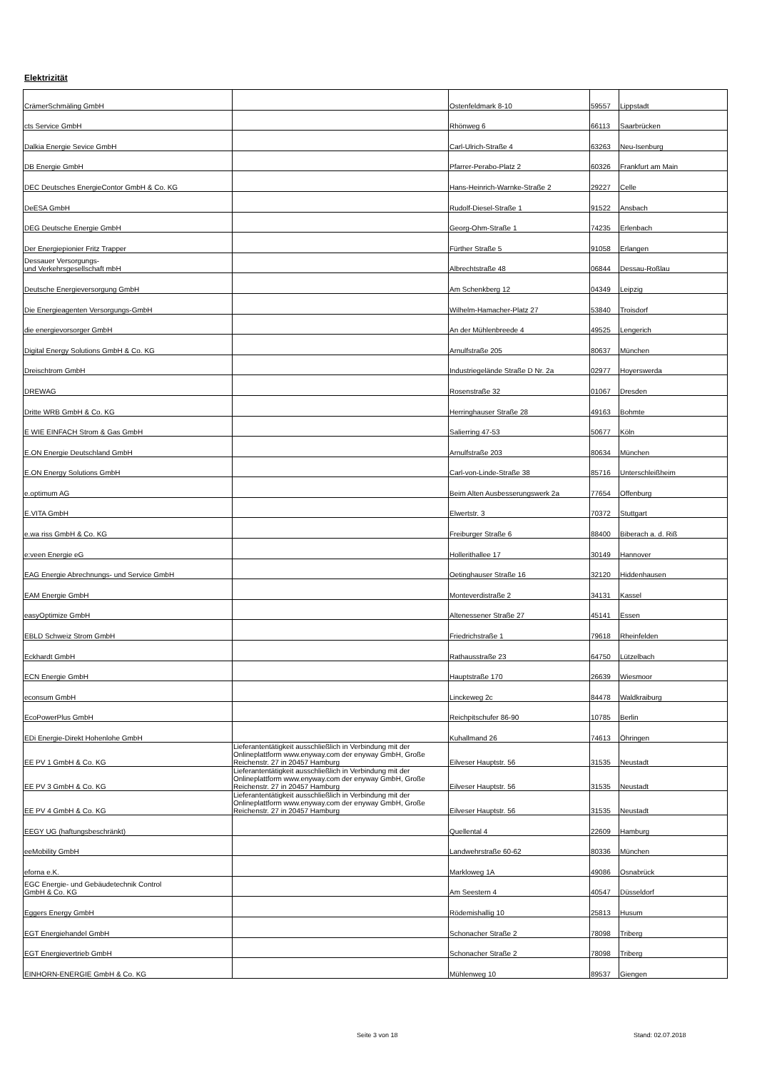Elektrizität
| CrämerSchmäling GmbH | | Ostenfeldmark 8-10 | 59557 | Lippstadt |
| cts Service GmbH | | Rhönweg 6 | 66113 | Saarbrücken |
| Dalkia Energie Sevice GmbH | | Carl-Ulrich-Straße 4 | 63263 | Neu-Isenburg |
| DB Energie GmbH | | Pfarrer-Perabo-Platz 2 | 60326 | Frankfurt am Main |
| DEC Deutsches EnergieContor GmbH & Co. KG | | Hans-Heinrich-Warnke-Straße 2 | 29227 | Celle |
| DeESA GmbH | | Rudolf-Diesel-Straße 1 | 91522 | Ansbach |
| DEG Deutsche Energie GmbH | | Georg-Ohm-Straße 1 | 74235 | Erlenbach |
| Der Energiepionier Fritz Trapper | | Fürther Straße 5 | 91058 | Erlangen |
| Dessauer Versorgungs- und Verkehrsgesellschaft mbH | | Albrechtstraße 48 | 06844 | Dessau-Roßlau |
| Deutsche Energieversorgung GmbH | | Am Schenkberg 12 | 04349 | Leipzig |
| Die Energieagenten Versorgungs-GmbH | | Wilhelm-Hamacher-Platz 27 | 53840 | Troisdorf |
| die energievorsorger GmbH | | An der Mühlenbreede 4 | 49525 | Lengerich |
| Digital Energy Solutions GmbH & Co. KG | | Arnulfstraße 205 | 80637 | München |
| Dreischtrom GmbH | | Industriegelände Straße D Nr. 2a | 02977 | Hoyerswerda |
| DREWAG | | Rosenstraße 32 | 01067 | Dresden |
| Dritte WRB GmbH & Co. KG | | Herringhauser Straße 28 | 49163 | Bohmte |
| E WIE EINFACH Strom & Gas GmbH | | Salierring 47-53 | 50677 | Köln |
| E.ON Energie Deutschland GmbH | | Arnulfstraße 203 | 80634 | München |
| E.ON Energy Solutions GmbH | | Carl-von-Linde-Straße 38 | 85716 | Unterschleißheim |
| e.optimum AG | | Beim Alten Ausbesserungswerk 2a | 77654 | Offenburg |
| E.VITA GmbH | | Elwertstr. 3 | 70372 | Stuttgart |
| e.wa riss GmbH & Co. KG | | Freiburger Straße 6 | 88400 | Biberach a. d. Riß |
| e:veen Energie eG | | Hollerithallee 17 | 30149 | Hannover |
| EAG Energie Abrechnungs- und Service GmbH | | Oetinghauser Straße 16 | 32120 | Hiddenhausen |
| EAM Energie GmbH | | Monteverdistraße 2 | 34131 | Kassel |
| easyOptimize GmbH | | Altenessener Straße 27 | 45141 | Essen |
| EBLD Schweiz Strom GmbH | | Friedrichstraße 1 | 79618 | Rheinfelden |
| Eckhardt GmbH | | Rathausstraße 23 | 64750 | Lützelbach |
| ECN Energie GmbH | | Hauptstraße 170 | 26639 | Wiesmoor |
| econsum GmbH | | Linckeweg 2c | 84478 | Waldkraiburg |
| EcoPowerPlus GmbH | | Reichpitschufer 86-90 | 10785 | Berlin |
| EDi Energie-Direkt Hohenlohe GmbH | | Kuhallmand 26 | 74613 | Öhringen |
| EE PV 1 GmbH & Co. KG | Lieferantentätigkeit ausschließlich in Verbindung mit der Onlineplattform www.enyway.com der enyway GmbH, Große Reichenstr. 27 in 20457 Hamburg | Eilveser Hauptstr. 56 | 31535 | Neustadt |
| EE PV 3 GmbH & Co. KG | Lieferantentätigkeit ausschließlich in Verbindung mit der Onlineplattform www.enyway.com der enyway GmbH, Große Reichenstr. 27 in 20457 Hamburg | Eilveser Hauptstr. 56 | 31535 | Neustadt |
| EE PV 4 GmbH & Co. KG | Lieferantentätigkeit ausschließlich in Verbindung mit der Onlineplattform www.enyway.com der enyway GmbH, Große Reichenstr. 27 in 20457 Hamburg | Eilveser Hauptstr. 56 | 31535 | Neustadt |
| EEGY UG (haftungsbeschränkt) | | Quellental 4 | 22609 | Hamburg |
| eeMobility GmbH | | Landwehrstraße 60-62 | 80336 | München |
| eforna e.K. | | Markloweg 1A | 49086 | Osnabrück |
| EGC Energie- und Gebäudetechnik Control GmbH & Co. KG | | Am Seestern 4 | 40547 | Düsseldorf |
| Eggers Energy GmbH | | Rödemishallig 10 | 25813 | Husum |
| EGT Energiehandel GmbH | | Schonacher Straße 2 | 78098 | Triberg |
| EGT Energievertrieb GmbH | | Schonacher Straße 2 | 78098 | Triberg |
| EINHORN-ENERGIE GmbH & Co. KG | | Mühlenweg 10 | 89537 | Giengen |
Seite 3 von 18 Stand: 02.07.2018